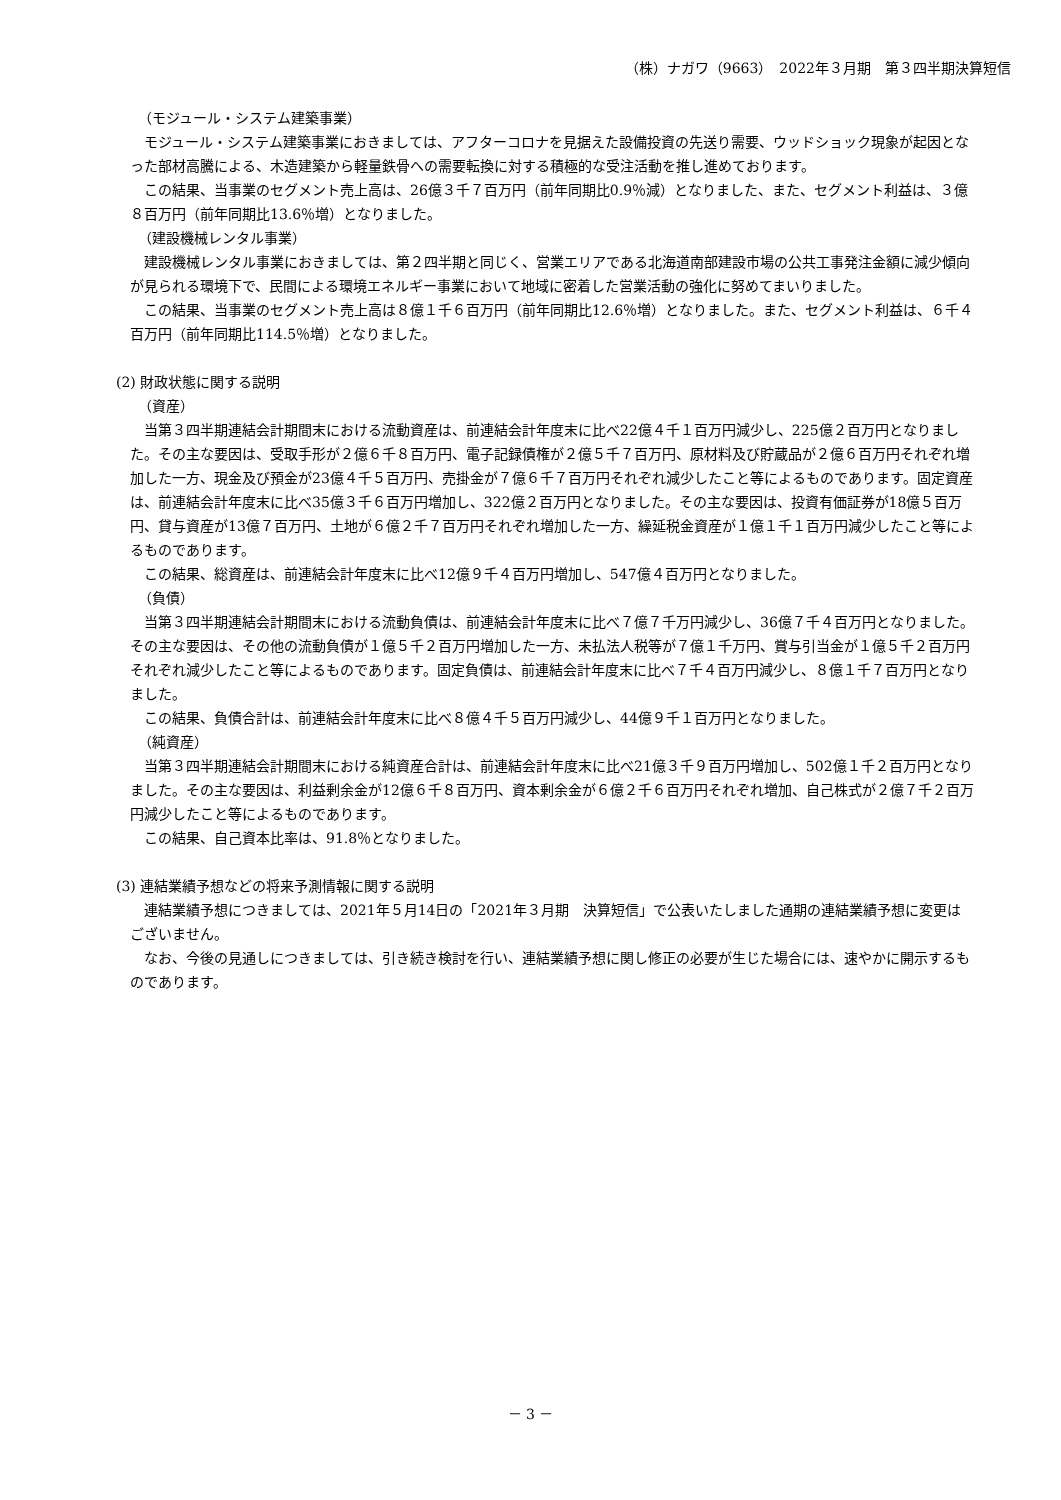（株）ナガワ（9663）　2022年３月期　第３四半期決算短信
（モジュール・システム建築事業）
モジュール・システム建築事業におきましては、アフターコロナを見据えた設備投資の先送り需要、ウッドショック現象が起因となった部材高騰による、木造建築から軽量鉄骨への需要転換に対する積極的な受注活動を推し進めております。
この結果、当事業のセグメント売上高は、26億３千７百万円（前年同期比0.9％減）となりました、また、セグメント利益は、３億８百万円（前年同期比13.6％増）となりました。
（建設機械レンタル事業）
建設機械レンタル事業におきましては、第２四半期と同じく、営業エリアである北海道南部建設市場の公共工事発注金額に減少傾向が見られる環境下で、民間による環境エネルギー事業において地域に密着した営業活動の強化に努めてまいりました。
この結果、当事業のセグメント売上高は８億１千６百万円（前年同期比12.6％増）となりました。また、セグメント利益は、６千４百万円（前年同期比114.5％増）となりました。
(2) 財政状態に関する説明
（資産）
当第３四半期連結会計期間末における流動資産は、前連結会計年度末に比べ22億４千１百万円減少し、225億２百万円となりました。その主な要因は、受取手形が２億６千８百万円、電子記録債権が２億５千７百万円、原材料及び貯蔵品が２億６百万円それぞれ増加した一方、現金及び預金が23億４千５百万円、売掛金が７億６千７百万円それぞれ減少したこと等によるものであります。固定資産は、前連結会計年度末に比べ35億３千６百万円増加し、322億２百万円となりました。その主な要因は、投資有価証券が18億５百万円、貸与資産が13億７百万円、土地が６億２千７百万円それぞれ増加した一方、繰延税金資産が１億１千１百万円減少したこと等によるものであります。
この結果、総資産は、前連結会計年度末に比べ12億９千４百万円増加し、547億４百万円となりました。
（負債）
当第３四半期連結会計期間末における流動負債は、前連結会計年度末に比べ７億７千万円減少し、36億７千４百万円となりました。その主な要因は、その他の流動負債が１億５千２百万円増加した一方、未払法人税等が７億１千万円、賞与引当金が１億５千２百万円それぞれ減少したこと等によるものであります。固定負債は、前連結会計年度末に比べ７千４百万円減少し、８億１千７百万円となりました。
この結果、負債合計は、前連結会計年度末に比べ８億４千５百万円減少し、44億９千１百万円となりました。
（純資産）
当第３四半期連結会計期間末における純資産合計は、前連結会計年度末に比べ21億３千９百万円増加し、502億１千２百万円となりました。その主な要因は、利益剰余金が12億６千８百万円、資本剰余金が６億２千６百万円それぞれ増加、自己株式が２億７千２百万円減少したこと等によるものであります。
この結果、自己資本比率は、91.8％となりました。
(3) 連結業績予想などの将来予測情報に関する説明
連結業績予想につきましては、2021年５月14日の「2021年３月期　決算短信」で公表いたしました通期の連結業績予想に変更はございません。
なお、今後の見通しにつきましては、引き続き検討を行い、連結業績予想に関し修正の必要が生じた場合には、速やかに開示するものであります。
－ 3 －